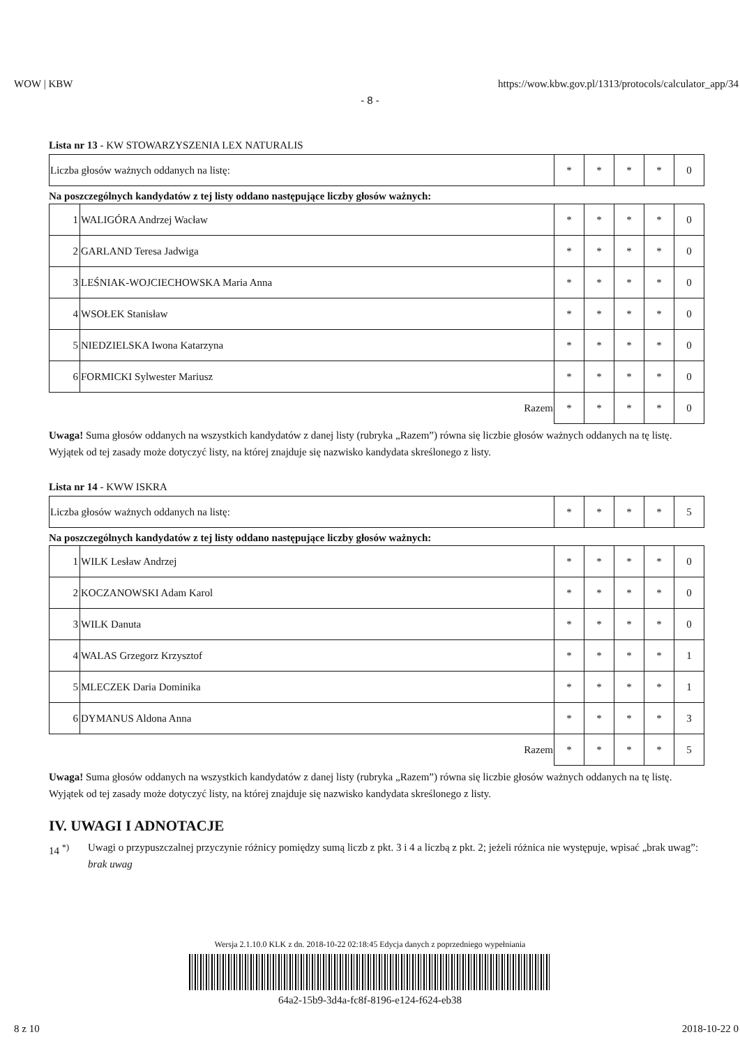WOW | KBW https://wow.kbw.gov.pl/1313/protocols/calculator_app/34
- 8 -
Lista nr 13 - KW STOWARZYSZENIA LEX NATURALIS
| Liczba głosów ważnych oddanych na listę: | * | * | * | * | 0 |
Na poszczególnych kandydatów z tej listy oddano następujące liczby głosów ważnych:
| 1 | WALIGÓRA Andrzej Wacław | * | * | * | * | 0 |
| 2 | GARLAND Teresa Jadwiga | * | * | * | * | 0 |
| 3 | LEŚNIAK-WOJCIECHOWSKA Maria Anna | * | * | * | * | 0 |
| 4 | WSOŁEK Stanisław | * | * | * | * | 0 |
| 5 | NIEDZIELSKA Iwona Katarzyna | * | * | * | * | 0 |
| 6 | FORMICKI Sylwester Mariusz | * | * | * | * | 0 |
| Razem | | * | * | * | * | 0 |
Uwaga! Suma głosów oddanych na wszystkich kandydatów z danej listy (rubryka „Razem”) równa się liczbie głosów ważnych oddanych na tę listę. Wyjątek od tej zasady może dotyczyć listy, na której znajduje się nazwisko kandydata skreślonego z listy.
Lista nr 14 - KWW ISKRA
| Liczba głosów ważnych oddanych na listę: | * | * | * | * | 5 |
Na poszczególnych kandydatów z tej listy oddano następujące liczby głosów ważnych:
| 1 | WILK Lesław Andrzej | * | * | * | * | 0 |
| 2 | KOCZANOWSKI Adam Karol | * | * | * | * | 0 |
| 3 | WILK Danuta | * | * | * | * | 0 |
| 4 | WALAS Grzegorz Krzysztof | * | * | * | * | 1 |
| 5 | MLECZEK Daria Dominika | * | * | * | * | 1 |
| 6 | DYMANUS Aldona Anna | * | * | * | * | 3 |
| Razem | | * | * | * | * | 5 |
Uwaga! Suma głosów oddanych na wszystkich kandydatów z danej listy (rubryka „Razem”) równa się liczbie głosów ważnych oddanych na tę listę. Wyjątek od tej zasady może dotyczyć listy, na której znajduje się nazwisko kandydata skreślonego z listy.
IV. UWAGI I ADNOTACJE
14 <sup>*)</sup> Uwagi o przypuszczalnej przyczynie różnicy pomiędzy sumą liczb z pkt. 3 i 4 a liczbą z pkt. 2; jeżeli różnica nie występuje, wpisać „brak uwag”:
brak uwag
Wersja 2.1.10.0 KLK z dn. 2018-10-22 02:18:45 Edycja danych z poprzedniego wypełniania
64a2-15b9-3d4a-fc8f-8196-e124-f624-eb38
8 z 10 2018-10-22 0